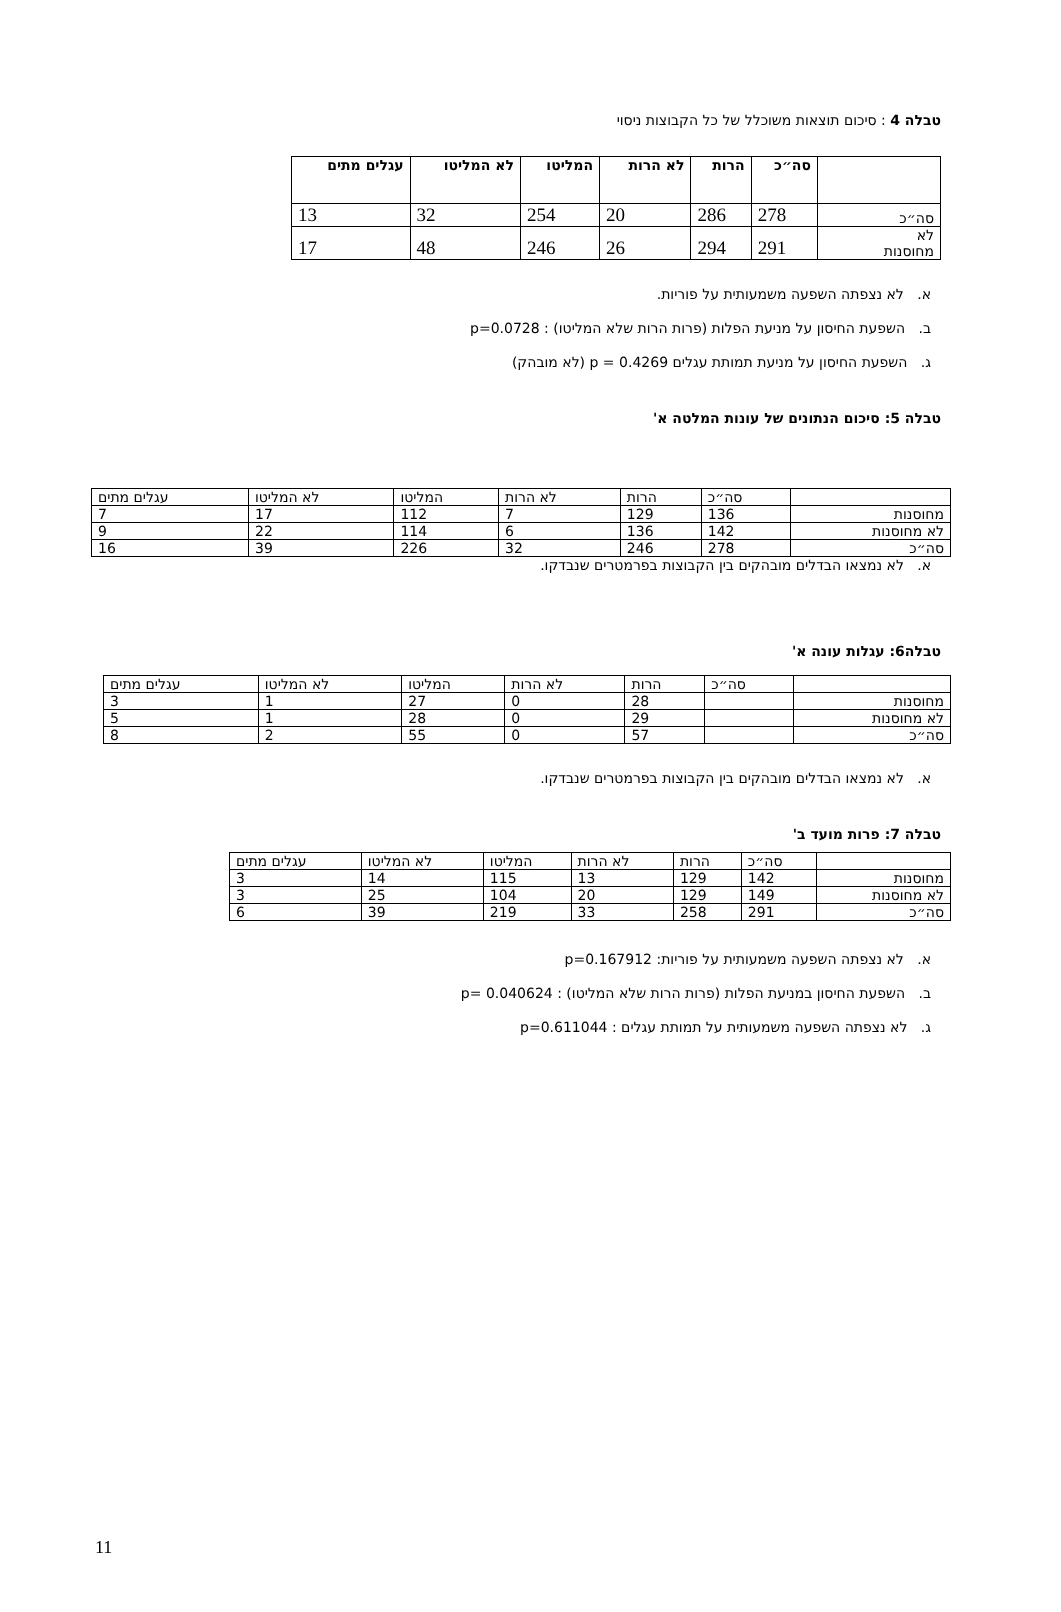טבלה 4 : סיכום תוצאות משוכלל של כל הקבוצות ניסוי
| | סה״כ | הרות | לא הרות | המליטו | לא המליטו | עגלים מתים |
| --- | --- | --- | --- | --- | --- | --- |
| סה״כ | 278 | 286 | 20 | 254 | 32 | 13 |
| לא מחוסנות | 291 | 294 | 26 | 246 | 48 | 17 |
א. לא נצפתה השפעה משמעותית על פוריות.
ב. השפעת החיסון על מניעת הפלות (פרות הרות שלא המליטו) : p=0.0728
ג. השפעת החיסון על מניעת תמותת עגלים p = 0.4269 (לא מובהק)
טבלה 5: סיכום הנתונים של עונות המלטה א'
| | סה״כ | הרות | לא הרות | המליטו | לא המליטו | עגלים מתים |
| מחוסנות | 136 | 129 | 7 | 112 | 17 | 7 |
| לא מחוסנות | 142 | 136 | 6 | 114 | 22 | 9 |
| סה״כ | 278 | 246 | 32 | 226 | 39 | 16 |
א. לא נמצאו הבדלים מובהקים בין הקבוצות בפרמטרים שנבדקו.
טבלה6: עגלות עונה א'
| | סה״כ | הרות | לא הרות | המליטו | לא המליטו | עגלים מתים |
| מחוסנות | | 28 | 0 | 27 | 1 | 3 |
| לא מחוסנות | | 29 | 0 | 28 | 1 | 5 |
| סה״כ | | 57 | 0 | 55 | 2 | 8 |
א. לא נמצאו הבדלים מובהקים בין הקבוצות בפרמטרים שנבדקו.
טבלה 7: פרות מועד ב'
| | סה״כ | הרות | לא הרות | המליטו | לא המליטו | עגלים מתים |
| מחוסנות | 142 | 129 | 13 | 115 | 14 | 3 |
| לא מחוסנות | 149 | 129 | 20 | 104 | 25 | 3 |
| סה״כ | 291 | 258 | 33 | 219 | 39 | 6 |
א. לא נצפתה השפעה משמעותית על פוריות: p=0.167912
ב. השפעת החיסון במניעת הפלות (פרות הרות שלא המליטו) : p= 0.040624
ג. לא נצפתה השפעה משמעותית על תמותת עגלים : p=0.611044
11